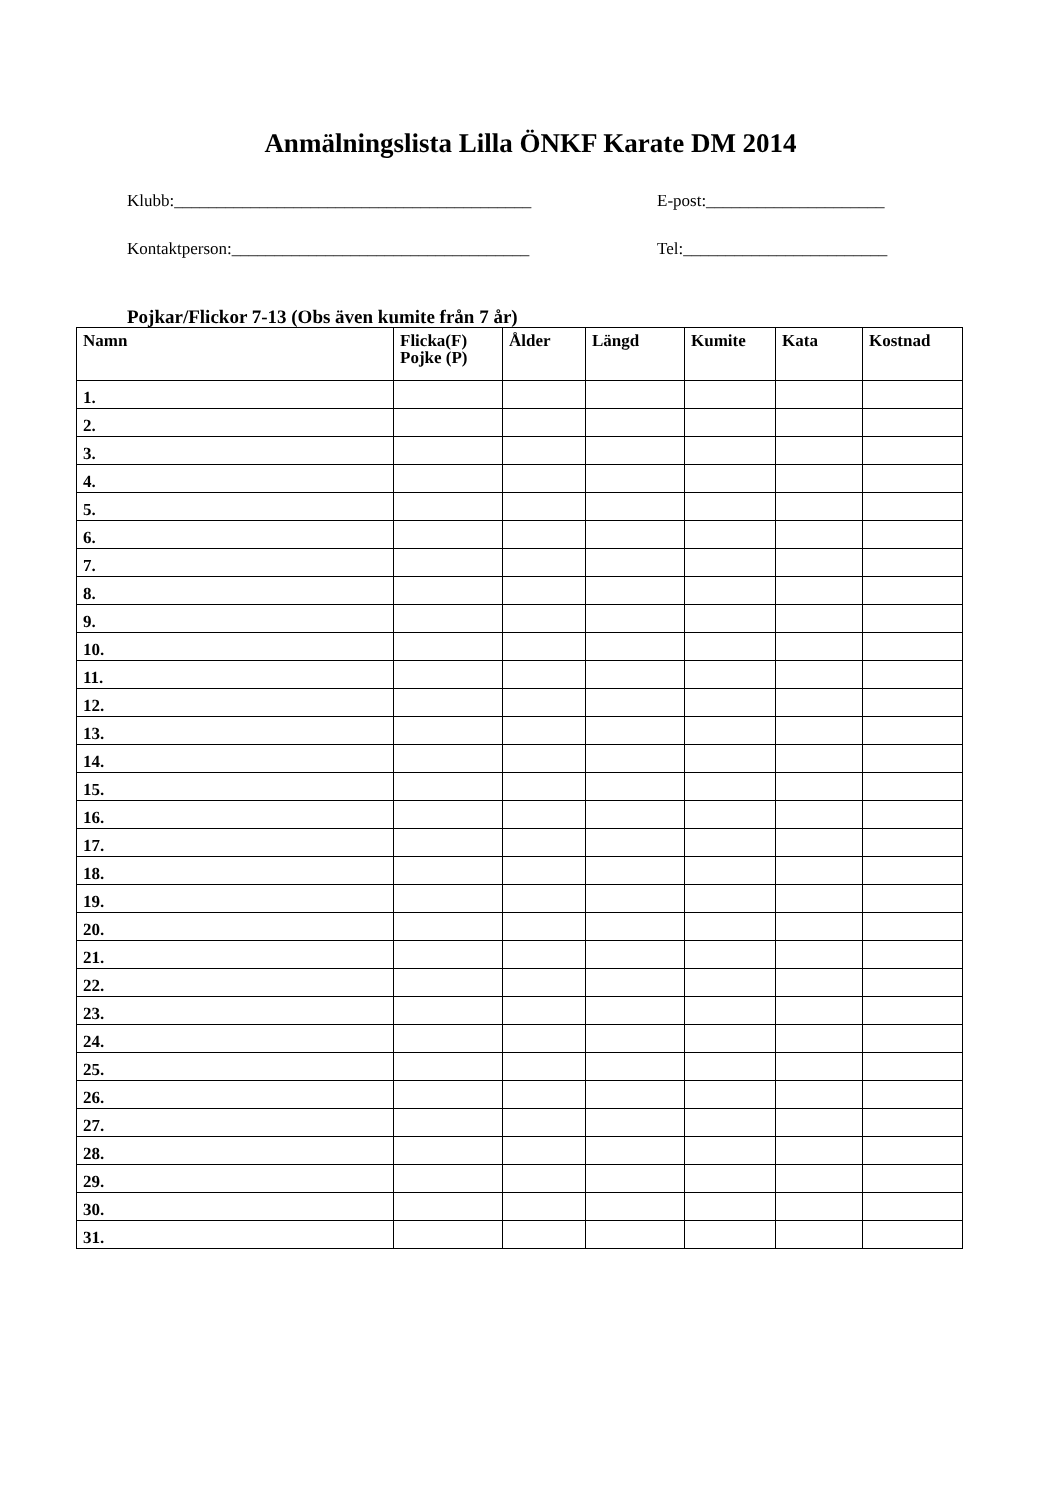Anmälningslista Lilla ÖNKF Karate DM 2014
Klubb:__________________________________________ E-post:_____________________
Kontaktperson:___________________________________ Tel:________________________
Pojkar/Flickor 7-13 (Obs även kumite från 7 år)
| Namn | Flicka(F) Pojke (P) | Ålder | Längd | Kumite | Kata | Kostnad |
| --- | --- | --- | --- | --- | --- | --- |
| 1. | | | | | | |
| 2. | | | | | | |
| 3. | | | | | | |
| 4. | | | | | | |
| 5. | | | | | | |
| 6. | | | | | | |
| 7. | | | | | | |
| 8. | | | | | | |
| 9. | | | | | | |
| 10. | | | | | | |
| 11. | | | | | | |
| 12. | | | | | | |
| 13. | | | | | | |
| 14. | | | | | | |
| 15. | | | | | | |
| 16. | | | | | | |
| 17. | | | | | | |
| 18. | | | | | | |
| 19. | | | | | | |
| 20. | | | | | | |
| 21. | | | | | | |
| 22. | | | | | | |
| 23. | | | | | | |
| 24. | | | | | | |
| 25. | | | | | | |
| 26. | | | | | | |
| 27. | | | | | | |
| 28. | | | | | | |
| 29. | | | | | | |
| 30. | | | | | | |
| 31. | | | | | | |